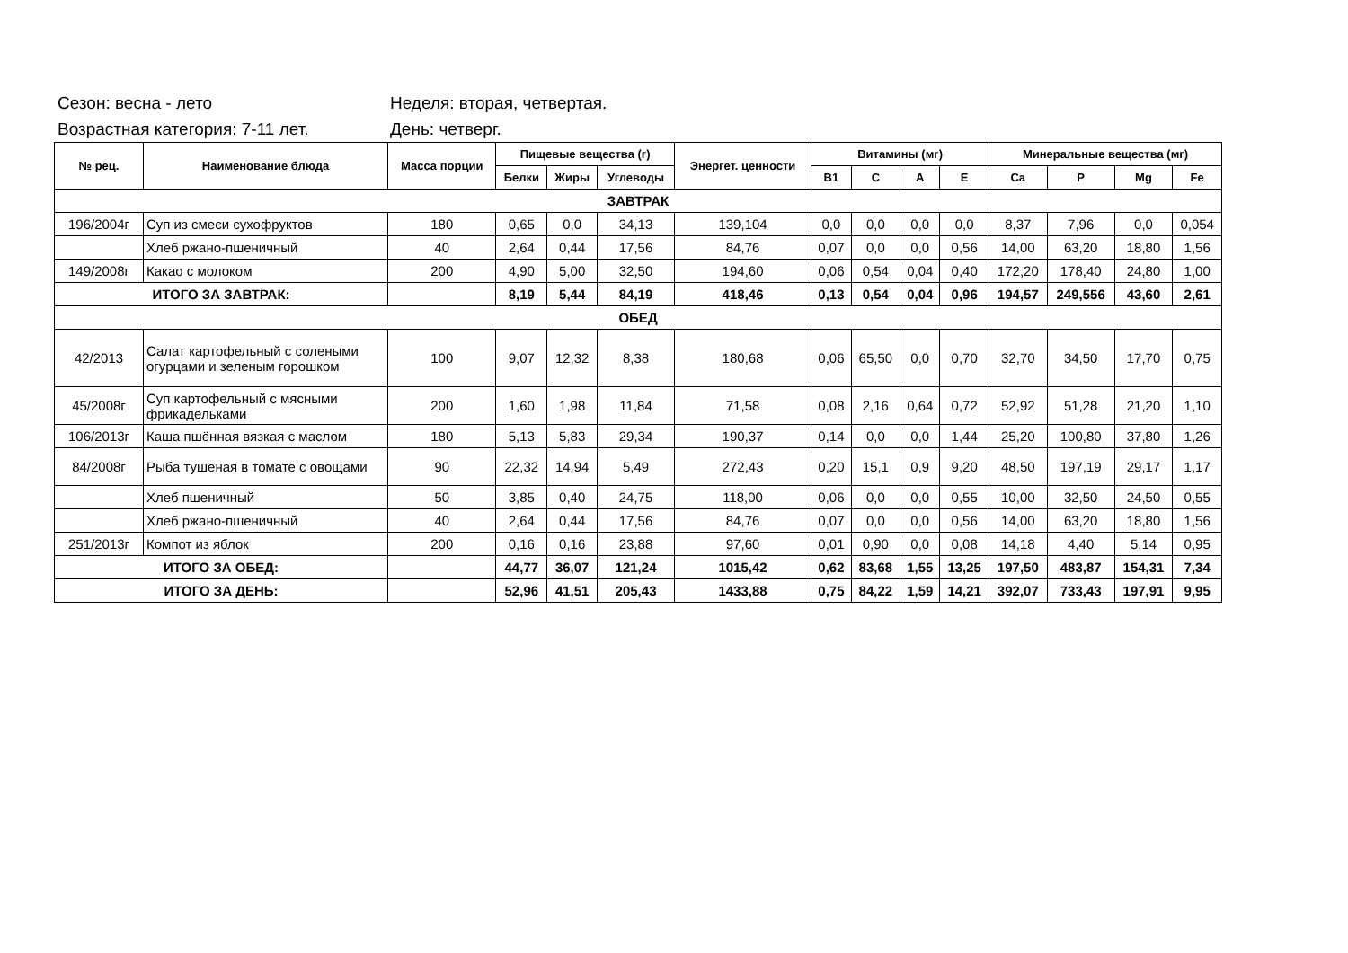Сезон: весна - лето Неделя: вторая, четвертая.
Возрастная категория: 7-11 лет. День: четверг.
| № рец. | Наименование блюда | Масса порции | Пищевые вещества (г) | | | Энергет. ценности | Витамины (мг) | | | | Минеральные вещества (мг) | | | |
| --- | --- | --- | --- | --- | --- | --- | --- | --- | --- | --- | --- | --- | --- | --- |
| | | | Белки | Жиры | Углеводы | | B1 | C | A | E | Ca | P | Mg | Fe |
| ЗАВТРАК | | | | | | | | | | | | | | |
| 196/2004г | Суп из смеси сухофруктов | 180 | 0,65 | 0,0 | 34,13 | 139,104 | 0,0 | 0,0 | 0,0 | 0,0 | 8,37 | 7,96 | 0,0 | 0,054 |
| | Хлеб ржано-пшеничный | 40 | 2,64 | 0,44 | 17,56 | 84,76 | 0,07 | 0,0 | 0,0 | 0,56 | 14,00 | 63,20 | 18,80 | 1,56 |
| 149/2008г | Какао с молоком | 200 | 4,90 | 5,00 | 32,50 | 194,60 | 0,06 | 0,54 | 0,04 | 0,40 | 172,20 | 178,40 | 24,80 | 1,00 |
| ИТОГО ЗА ЗАВТРАК: | | | 8,19 | 5,44 | 84,19 | 418,46 | 0,13 | 0,54 | 0,04 | 0,96 | 194,57 | 249,556 | 43,60 | 2,61 |
| ОБЕД | | | | | | | | | | | | | | |
| 42/2013 | Салат картофельный с солеными огурцами и зеленым горошком | 100 | 9,07 | 12,32 | 8,38 | 180,68 | 0,06 | 65,50 | 0,0 | 0,70 | 32,70 | 34,50 | 17,70 | 0,75 |
| 45/2008г | Суп картофельный с мясными фрикадельками | 200 | 1,60 | 1,98 | 11,84 | 71,58 | 0,08 | 2,16 | 0,64 | 0,72 | 52,92 | 51,28 | 21,20 | 1,10 |
| 106/2013г | Каша пшённая вязкая с маслом | 180 | 5,13 | 5,83 | 29,34 | 190,37 | 0,14 | 0,0 | 0,0 | 1,44 | 25,20 | 100,80 | 37,80 | 1,26 |
| 84/2008г | Рыба тушеная в томате с овощами | 90 | 22,32 | 14,94 | 5,49 | 272,43 | 0,20 | 15,1 | 0,9 | 9,20 | 48,50 | 197,19 | 29,17 | 1,17 |
| | Хлеб пшеничный | 50 | 3,85 | 0,40 | 24,75 | 118,00 | 0,06 | 0,0 | 0,0 | 0,55 | 10,00 | 32,50 | 24,50 | 0,55 |
| | Хлеб ржано-пшеничный | 40 | 2,64 | 0,44 | 17,56 | 84,76 | 0,07 | 0,0 | 0,0 | 0,56 | 14,00 | 63,20 | 18,80 | 1,56 |
| 251/2013г | Компот из яблок | 200 | 0,16 | 0,16 | 23,88 | 97,60 | 0,01 | 0,90 | 0,0 | 0,08 | 14,18 | 4,40 | 5,14 | 0,95 |
| ИТОГО ЗА ОБЕД: | | | 44,77 | 36,07 | 121,24 | 1015,42 | 0,62 | 83,68 | 1,55 | 13,25 | 197,50 | 483,87 | 154,31 | 7,34 |
| ИТОГО ЗА ДЕНЬ: | | | 52,96 | 41,51 | 205,43 | 1433,88 | 0,75 | 84,22 | 1,59 | 14,21 | 392,07 | 733,43 | 197,91 | 9,95 |